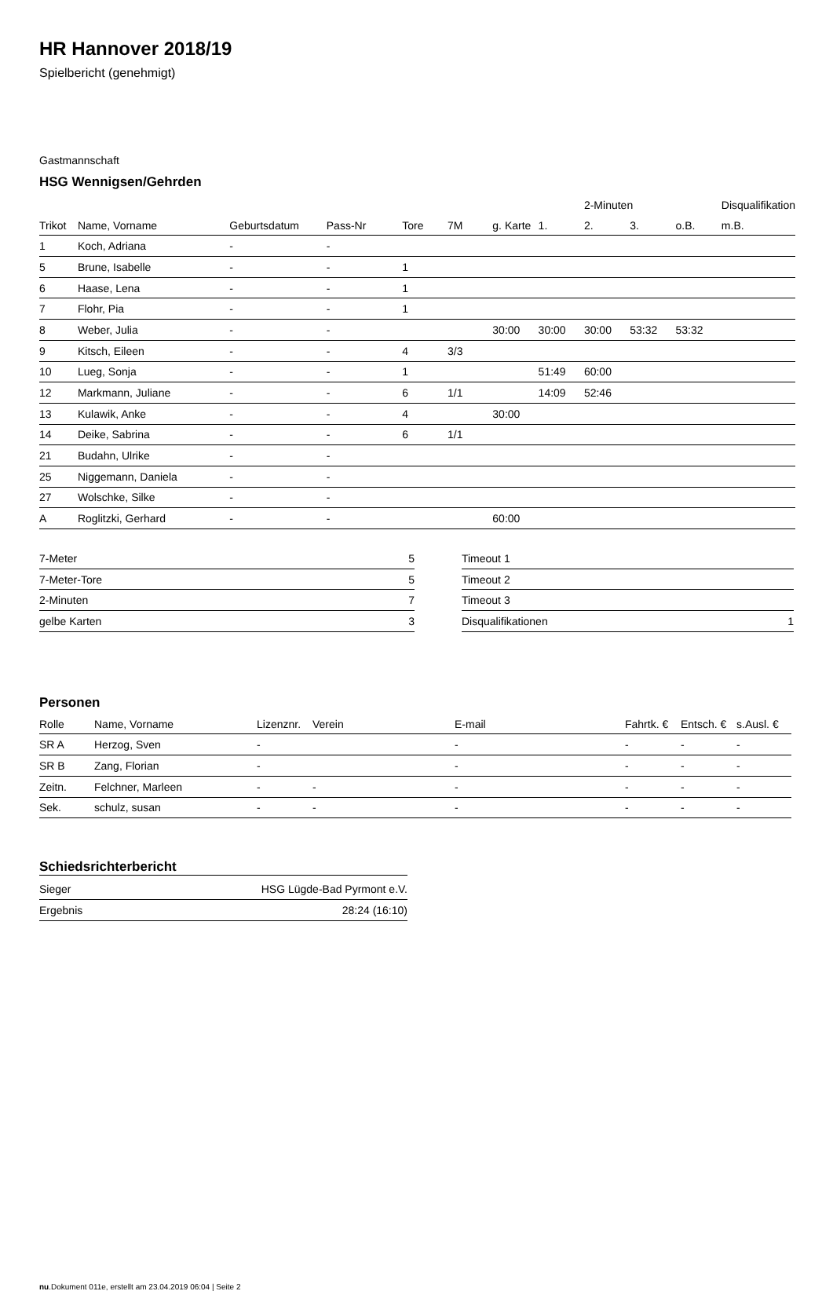HR Hannover 2018/19
Spielbericht (genehmigt)
Gastmannschaft
HSG Wennigsen/Gehrden
| | | | | | | | | 2-Minuten | | | Disqualifikation |
| --- | --- | --- | --- | --- | --- | --- | --- | --- | --- | --- | --- |
| Trikot | Name, Vorname | Geburtsdatum | Pass-Nr | Tore | 7M | g. Karte | 1. | 2. | 3. | o.B. | m.B. |
| 1 | Koch, Adriana | - | - | | | | | | | | |
| 5 | Brune, Isabelle | - | - | 1 | | | | | | | |
| 6 | Haase, Lena | - | - | 1 | | | | | | | |
| 7 | Flohr, Pia | - | - | 1 | | | | | | | |
| 8 | Weber, Julia | - | - | | | 30:00 | 30:00 | 30:00 | 53:32 | 53:32 | |
| 9 | Kitsch, Eileen | - | - | 4 | 3/3 | | | | | | |
| 10 | Lueg, Sonja | - | - | 1 | | | 51:49 | 60:00 | | | |
| 12 | Markmann, Juliane | - | - | 6 | 1/1 | | 14:09 | 52:46 | | | |
| 13 | Kulawik, Anke | - | - | 4 | | 30:00 | | | | | |
| 14 | Deike, Sabrina | - | - | 6 | 1/1 | | | | | | |
| 21 | Budahn, Ulrike | - | - | | | | | | | | |
| 25 | Niggemann, Daniela | - | - | | | | | | | | |
| 27 | Wolschke, Silke | - | - | | | | | | | | |
| A | Roglitzki, Gerhard | - | - | | | 60:00 | | | | | |
| 7-Meter | 5 |
| 7-Meter-Tore | 5 |
| 2-Minuten | 7 |
| gelbe Karten | 3 |
| Timeout 1 | |
| Timeout 2 | |
| Timeout 3 | |
| Disqualifikationen | 1 |
Personen
| Rolle | Name, Vorname | Lizenznr. | Verein | E-mail | Fahrtk. € | Entsch. € | s.Ausl. € |
| --- | --- | --- | --- | --- | --- | --- | --- |
| SR A | Herzog, Sven | - | | - | - | - | - |
| SR B | Zang, Florian | - | | - | - | - | - |
| Zeitn. | Felchner, Marleen | - | - | - | - | - | - |
| Sek. | schulz, susan | - | - | - | - | - | - |
Schiedsrichterbericht
| Sieger | HSG Lügde-Bad Pyrmont e.V. |
| Ergebnis | 28:24 (16:10) |
nu.Dokument 011e, erstellt am 23.04.2019 06:04 | Seite 2